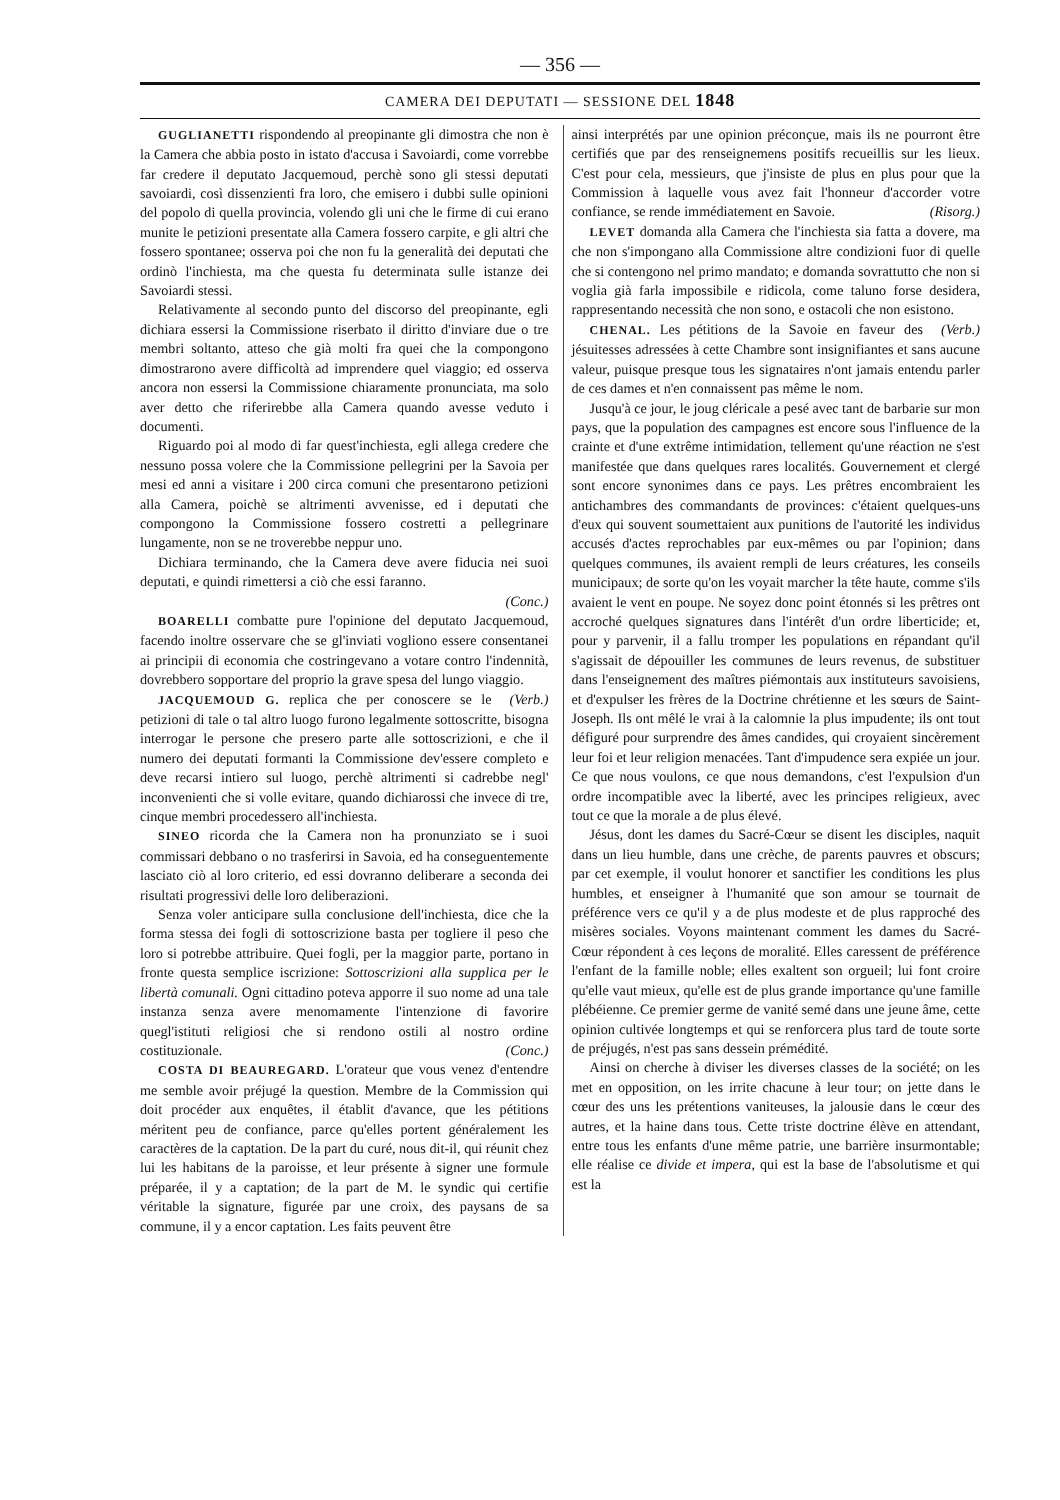— 356 —
CAMERA DEI DEPUTATI — SESSIONE DEL 1848
GUGLIANETTI rispondendo al preopinante gli dimostra che non è la Camera che abbia posto in istato d'accusa i Savoiardi, come vorrebbe far credere il deputato Jacquemoud, perchè sono gli stessi deputati savoiardi, così dissenzienti fra loro, che emisero i dubbi sulle opinioni del popolo di quella provincia, volendo gli uni che le firme di cui erano munite le petizioni presentate alla Camera fossero carpite, e gli altri che fossero spontanee; osserva poi che non fu la generalità dei deputati che ordinò l'inchiesta, ma che questa fu determinata sulle istanze dei Savoiardi stessi.
Relativamente al secondo punto del discorso del preopinante, egli dichiara essersi la Commissione riserbato il diritto d'inviare due o tre membri soltanto, atteso che già molti fra quei che la compongono dimostrarono avere difficoltà ad imprendere quel viaggio; ed osserva ancora non essersi la Commissione chiaramente pronunciata, ma solo aver detto che riferirebbe alla Camera quando avesse veduto i documenti.
Riguardo poi al modo di far quest'inchiesta, egli allega credere che nessuno possa volere che la Commissione pellegrini per la Savoia per mesi ed anni a visitare i 200 circa comuni che presentarono petizioni alla Camera, poichè se altrimenti avvenisse, ed i deputati che compongono la Commissione fossero costretti a pellegrinare lungamente, non se ne troverebbe neppur uno.
Dichiara terminando, che la Camera deve avere fiducia nei suoi deputati, e quindi rimettersi a ciò che essi faranno.
(Conc.)
BOARELLI combatte pure l'opinione del deputato Jacquemoud, facendo inoltre osservare che se gl'inviati vogliono essere consentanei ai principii di economia che costringevano a votare contro l'indennità, dovrebbero sopportare del proprio la grave spesa del lungo viaggio. (Verb.)
JACQUEMOUD G. replica che per conoscere se le petizioni di tale o tal altro luogo furono legalmente sottoscritte, bisogna interrogar le persone che presero parte alle sottoscrizioni, e che il numero dei deputati formanti la Commissione dev'essere completo e deve recarsi intiero sul luogo, perchè altrimenti si cadrebbe negl' inconvenienti che si volle evitare, quando dichiarossi che invece di tre, cinque membri procedessero all'inchiesta.
SINEO ricorda che la Camera non ha pronunziato se i suoi commissari debbano o no trasferirsi in Savoia, ed ha conseguentemente lasciato ciò al loro criterio, ed essi dovranno deliberare a seconda dei risultati progressivi delle loro deliberazioni.
Senza voler anticipare sulla conclusione dell'inchiesta, dice che la forma stessa dei fogli di sottoscrizione basta per togliere il peso che loro si potrebbe attribuire. Quei fogli, per la maggior parte, portano in fronte questa semplice iscrizione: Sottoscrizioni alla supplica per le libertà comunali. Ogni cittadino poteva apporre il suo nome ad una tale instanza senza avere menomamente l'intenzione di favorire quegl'istituti religiosi che si rendono ostili al nostro ordine costituzionale. (Conc.)
COSTA DI BEAUREGARD. L'orateur que vous venez d'entendre me semble avoir préjugé la question. Membre de la Commission qui doit procéder aux enquêtes, il établit d'avance, que les pétitions méritent peu de confiance, parce qu'elles portent généralement les caractères de la captation. De la part du curé, nous dit-il, qui réunit chez lui les habitans de la paroisse, et leur présente à signer une formule préparée, il y a captation; de la part de M. le syndic qui certifie véritable la signature, figurée par une croix, des paysans de sa commune, il y a encor captation. Les faits peuvent être
ainsi interprétés par une opinion préconçue, mais ils ne pourront être certifiés que par des renseignemens positifs recueillis sur les lieux. C'est pour cela, messieurs, que j'insiste de plus en plus pour que la Commission à laquelle vous avez fait l'honneur d'accorder votre confiance, se rende immédiatement en Savoie. (Risorg.)
LEVET domanda alla Camera che l'inchiesta sia fatta a dovere, ma che non s'impongano alla Commissione altre condizioni fuor di quelle che si contengono nel primo mandato; e domanda sovrattutto che non si voglia già farla impossibile e ridicola, come taluno forse desidera, rappresentando necessità che non sono, e ostacoli che non esistono. (Verb.)
CHENAL. Les pétitions de la Savoie en faveur des jésuitesses adressées à cette Chambre sont insignifiantes et sans aucune valeur, puisque presque tous les signataires n'ont jamais entendu parler de ces dames et n'en connaissent pas même le nom.
Jusqu'à ce jour, le joug cléricale a pesé avec tant de barbarie sur mon pays, que la population des campagnes est encore sous l'influence de la crainte et d'une extrême intimidation, tellement qu'une réaction ne s'est manifestée que dans quelques rares localités. Gouvernement et clergé sont encore synonimes dans ce pays. Les prêtres encombraient les antichambres des commandants de provinces: c'étaient quelques-uns d'eux qui souvent soumettaient aux punitions de l'autorité les individus accusés d'actes reprochables par eux-mêmes ou par l'opinion; dans quelques communes, ils avaient rempli de leurs créatures, les conseils municipaux; de sorte qu'on les voyait marcher la tête haute, comme s'ils avaient le vent en poupe. Ne soyez donc point étonnés si les prêtres ont accroché quelques signatures dans l'intérêt d'un ordre liberticide; et, pour y parvenir, il a fallu tromper les populations en répandant qu'il s'agissait de dépouiller les communes de leurs revenus, de substituer dans l'enseignement des maîtres piémontais aux instituteurs savoisiens, et d'expulser les frères de la Doctrine chrétienne et les sœurs de Saint-Joseph. Ils ont mêlé le vrai à la calomnie la plus impudente; ils ont tout défiguré pour surprendre des âmes candides, qui croyaient sincèrement leur foi et leur religion menacées. Tant d'impudence sera expiée un jour. Ce que nous voulons, ce que nous demandons, c'est l'expulsion d'un ordre incompatible avec la liberté, avec les principes religieux, avec tout ce que la morale a de plus élevé.
Jésus, dont les dames du Sacré-Cœur se disent les disciples, naquit dans un lieu humble, dans une crèche, de parents pauvres et obscurs; par cet exemple, il voulut honorer et sanctifier les conditions les plus humbles, et enseigner à l'humanité que son amour se tournait de préférence vers ce qu'il y a de plus modeste et de plus rapproché des misères sociales. Voyons maintenant comment les dames du Sacré-Cœur répondent à ces leçons de moralité. Elles caressent de préférence l'enfant de la famille noble; elles exaltent son orgueil; lui font croire qu'elle vaut mieux, qu'elle est de plus grande importance qu'une famille plébéienne. Ce premier germe de vanité semé dans une jeune âme, cette opinion cultivée longtemps et qui se renforcera plus tard de toute sorte de préjugés, n'est pas sans dessein prémédité.
Ainsi on cherche à diviser les diverses classes de la société; on les met en opposition, on les irrite chacune à leur tour; on jette dans le cœur des uns les prétentions vaniteuses, la jalousie dans le cœur des autres, et la haine dans tous. Cette triste doctrine élève en attendant, entre tous les enfants d'une même patrie, une barrière insurmontable; elle réalise ce divide et impera, qui est la base de l'absolutisme et qui est la